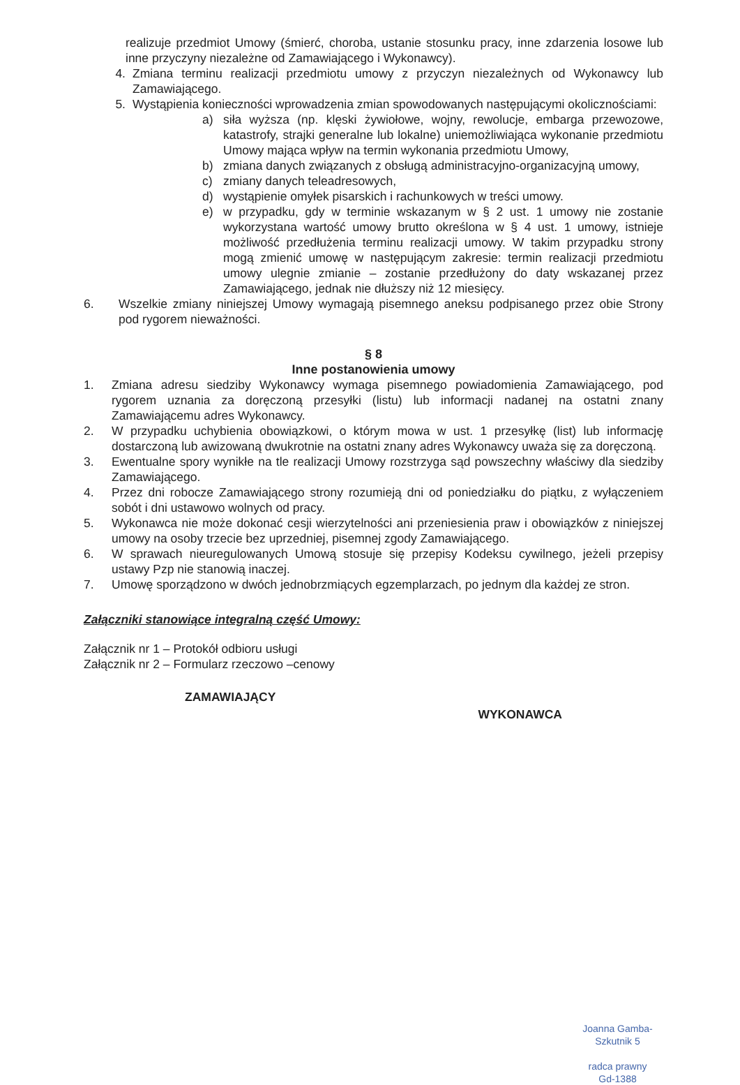realizuje przedmiot Umowy (śmierć, choroba, ustanie stosunku pracy, inne zdarzenia losowe lub inne przyczyny niezależne od Zamawiającego i Wykonawcy).
4. Zmiana terminu realizacji przedmiotu umowy z przyczyn niezależnych od Wykonawcy lub Zamawiającego.
5. Wystąpienia konieczności wprowadzenia zmian spowodowanych następującymi okolicznościami:
a) siła wyższa (np. klęski żywiołowe, wojny, rewolucje, embarga przewozowe, katastrofy, strajki generalne lub lokalne) uniemożliwiająca wykonanie przedmiotu Umowy mająca wpływ na termin wykonania przedmiotu Umowy,
b) zmiana danych związanych z obsługą administracyjno-organizacyjną umowy,
c) zmiany danych teleadresowych,
d) wystąpienie omyłek pisarskich i rachunkowych w treści umowy.
e) w przypadku, gdy w terminie wskazanym w § 2 ust. 1 umowy nie zostanie wykorzystana wartość umowy brutto określona w § 4 ust. 1 umowy, istnieje możliwość przedłużenia terminu realizacji umowy. W takim przypadku strony mogą zmienić umowę w następującym zakresie: termin realizacji przedmiotu umowy ulegnie zmianie – zostanie przedłużony do daty wskazanej przez Zamawiającego, jednak nie dłuższy niż 12 miesięcy.
6. Wszelkie zmiany niniejszej Umowy wymagają pisemnego aneksu podpisanego przez obie Strony pod rygorem nieważności.
§ 8
Inne postanowienia umowy
1. Zmiana adresu siedziby Wykonawcy wymaga pisemnego powiadomienia Zamawiającego, pod rygorem uznania za doręczoną przesyłki (listu) lub informacji nadanej na ostatni znany Zamawiającemu adres Wykonawcy.
2. W przypadku uchybienia obowiązkowi, o którym mowa w ust. 1 przesyłkę (list) lub informację dostarczoną lub awizowaną dwukrotnie na ostatni znany adres Wykonawcy uważa się za doręczoną.
3. Ewentualne spory wynikłe na tle realizacji Umowy rozstrzyga sąd powszechny właściwy dla siedziby Zamawiającego.
4. Przez dni robocze Zamawiającego strony rozumieją dni od poniedziałku do piątku, z wyłączeniem sobót i dni ustawowo wolnych od pracy.
5. Wykonawca nie może dokonać cesji wierzytelności ani przeniesienia praw i obowiązków z niniejszej umowy na osoby trzecie bez uprzedniej, pisemnej zgody Zamawiającego.
6. W sprawach nieuregulowanych Umową stosuje się przepisy Kodeksu cywilnego, jeżeli przepisy ustawy Pzp nie stanowią inaczej.
7. Umowę sporządzono w dwóch jednobrzmiących egzemplarzach, po jednym dla każdej ze stron.
Załączniki stanowiące integralną część Umowy:
Załącznik nr 1 – Protokół odbioru usługi
Załącznik nr 2 – Formularz rzeczowo –cenowy
ZAMAWIAJĄCY WYKONAWCA
Joanna Gamba-Szkutnik 5
radca prawny
Gd-1388